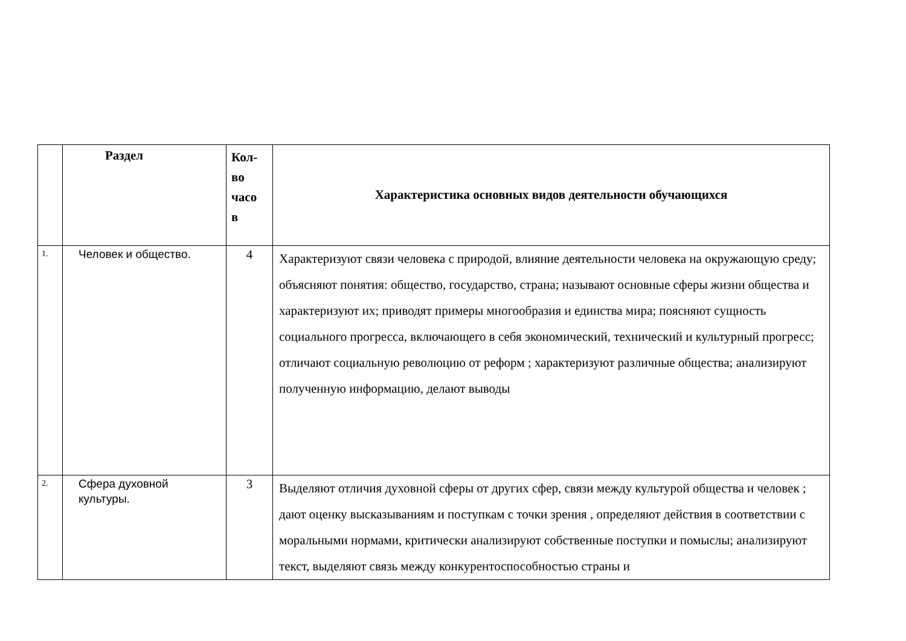| | Раздел | Кол-во часо в | Характеристика основных видов деятельности обучающихся |
| --- | --- | --- | --- |
| 1. | Человек и общество. | 4 | Характеризуют связи человека с природой, влияние деятельности человека на окружающую среду; объясняют понятия: общество, государство, страна; называют основные сферы жизни общества и характеризуют их; приводят примеры многообразия и единства мира; поясняют сущность социального прогресса, включающего в себя экономический, технический и культурный прогресс; отличают социальную революцию от реформ ; характеризуют различные общества; анализируют полученную информацию, делают выводы |
| 2. | Сфера духовной культуры. | 3 | Выделяют отличия духовной сферы от других сфер, связи между культурой общества и человек ; дают оценку высказываниям и поступкам с точки зрения , определяют действия в соответствии с моральными нормами, критически анализируют собственные поступки и помыслы; анализируют текст, выделяют связь между конкурентоспособностью страны и |